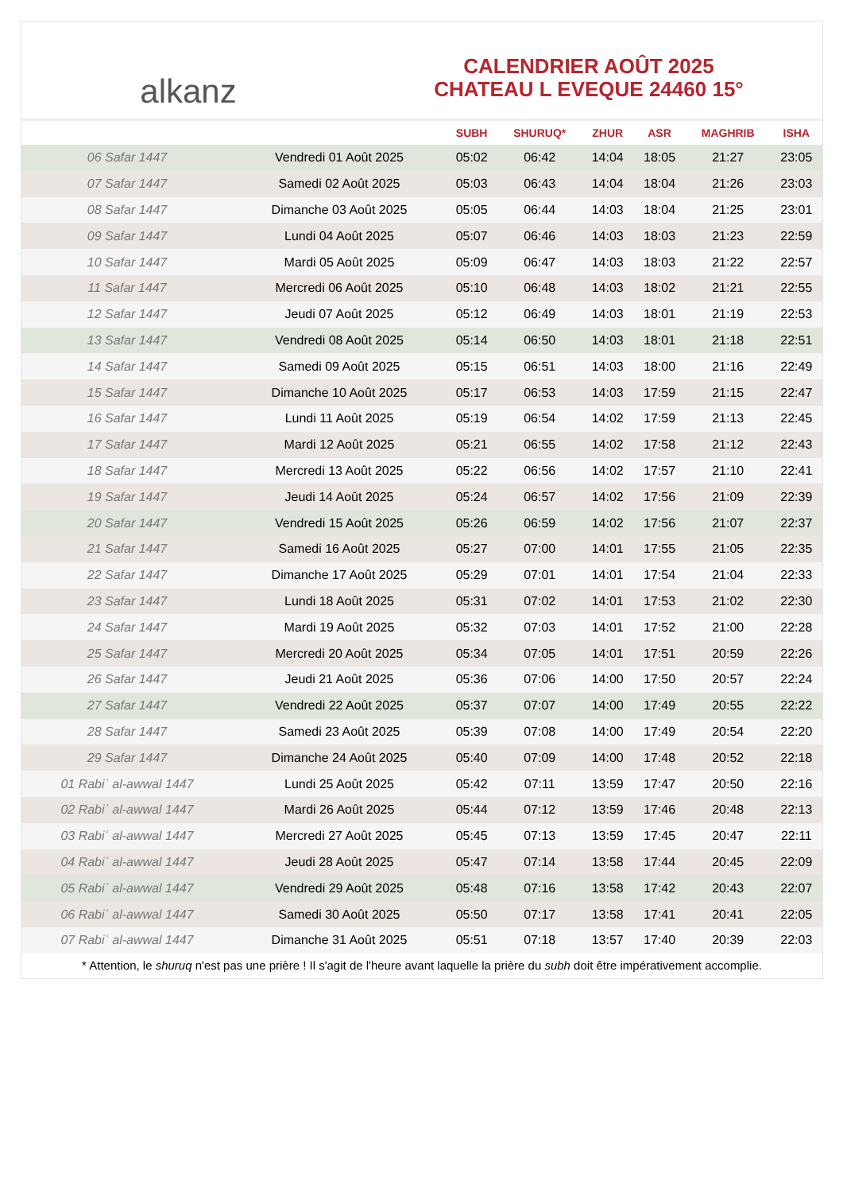alkanz
CALENDRIER AOÛT 2025
CHATEAU L EVEQUE 24460 15°
| | | SUBH | SHURUQ* | ZHUR | ASR | MAGHRIB | ISHA |
| --- | --- | --- | --- | --- | --- | --- | --- |
| 06 Safar 1447 | Vendredi 01 Août 2025 | 05:02 | 06:42 | 14:04 | 18:05 | 21:27 | 23:05 |
| 07 Safar 1447 | Samedi 02 Août 2025 | 05:03 | 06:43 | 14:04 | 18:04 | 21:26 | 23:03 |
| 08 Safar 1447 | Dimanche 03 Août 2025 | 05:05 | 06:44 | 14:03 | 18:04 | 21:25 | 23:01 |
| 09 Safar 1447 | Lundi 04 Août 2025 | 05:07 | 06:46 | 14:03 | 18:03 | 21:23 | 22:59 |
| 10 Safar 1447 | Mardi 05 Août 2025 | 05:09 | 06:47 | 14:03 | 18:03 | 21:22 | 22:57 |
| 11 Safar 1447 | Mercredi 06 Août 2025 | 05:10 | 06:48 | 14:03 | 18:02 | 21:21 | 22:55 |
| 12 Safar 1447 | Jeudi 07 Août 2025 | 05:12 | 06:49 | 14:03 | 18:01 | 21:19 | 22:53 |
| 13 Safar 1447 | Vendredi 08 Août 2025 | 05:14 | 06:50 | 14:03 | 18:01 | 21:18 | 22:51 |
| 14 Safar 1447 | Samedi 09 Août 2025 | 05:15 | 06:51 | 14:03 | 18:00 | 21:16 | 22:49 |
| 15 Safar 1447 | Dimanche 10 Août 2025 | 05:17 | 06:53 | 14:03 | 17:59 | 21:15 | 22:47 |
| 16 Safar 1447 | Lundi 11 Août 2025 | 05:19 | 06:54 | 14:02 | 17:59 | 21:13 | 22:45 |
| 17 Safar 1447 | Mardi 12 Août 2025 | 05:21 | 06:55 | 14:02 | 17:58 | 21:12 | 22:43 |
| 18 Safar 1447 | Mercredi 13 Août 2025 | 05:22 | 06:56 | 14:02 | 17:57 | 21:10 | 22:41 |
| 19 Safar 1447 | Jeudi 14 Août 2025 | 05:24 | 06:57 | 14:02 | 17:56 | 21:09 | 22:39 |
| 20 Safar 1447 | Vendredi 15 Août 2025 | 05:26 | 06:59 | 14:02 | 17:56 | 21:07 | 22:37 |
| 21 Safar 1447 | Samedi 16 Août 2025 | 05:27 | 07:00 | 14:01 | 17:55 | 21:05 | 22:35 |
| 22 Safar 1447 | Dimanche 17 Août 2025 | 05:29 | 07:01 | 14:01 | 17:54 | 21:04 | 22:33 |
| 23 Safar 1447 | Lundi 18 Août 2025 | 05:31 | 07:02 | 14:01 | 17:53 | 21:02 | 22:30 |
| 24 Safar 1447 | Mardi 19 Août 2025 | 05:32 | 07:03 | 14:01 | 17:52 | 21:00 | 22:28 |
| 25 Safar 1447 | Mercredi 20 Août 2025 | 05:34 | 07:05 | 14:01 | 17:51 | 20:59 | 22:26 |
| 26 Safar 1447 | Jeudi 21 Août 2025 | 05:36 | 07:06 | 14:00 | 17:50 | 20:57 | 22:24 |
| 27 Safar 1447 | Vendredi 22 Août 2025 | 05:37 | 07:07 | 14:00 | 17:49 | 20:55 | 22:22 |
| 28 Safar 1447 | Samedi 23 Août 2025 | 05:39 | 07:08 | 14:00 | 17:49 | 20:54 | 22:20 |
| 29 Safar 1447 | Dimanche 24 Août 2025 | 05:40 | 07:09 | 14:00 | 17:48 | 20:52 | 22:18 |
| 01 Rabiʿ al-awwal 1447 | Lundi 25 Août 2025 | 05:42 | 07:11 | 13:59 | 17:47 | 20:50 | 22:16 |
| 02 Rabiʿ al-awwal 1447 | Mardi 26 Août 2025 | 05:44 | 07:12 | 13:59 | 17:46 | 20:48 | 22:13 |
| 03 Rabiʿ al-awwal 1447 | Mercredi 27 Août 2025 | 05:45 | 07:13 | 13:59 | 17:45 | 20:47 | 22:11 |
| 04 Rabiʿ al-awwal 1447 | Jeudi 28 Août 2025 | 05:47 | 07:14 | 13:58 | 17:44 | 20:45 | 22:09 |
| 05 Rabiʿ al-awwal 1447 | Vendredi 29 Août 2025 | 05:48 | 07:16 | 13:58 | 17:42 | 20:43 | 22:07 |
| 06 Rabiʿ al-awwal 1447 | Samedi 30 Août 2025 | 05:50 | 07:17 | 13:58 | 17:41 | 20:41 | 22:05 |
| 07 Rabiʿ al-awwal 1447 | Dimanche 31 Août 2025 | 05:51 | 07:18 | 13:57 | 17:40 | 20:39 | 22:03 |
* Attention, le shuruq n'est pas une prière ! Il s'agit de l'heure avant laquelle la prière du subh doit être impérativement accomplie.